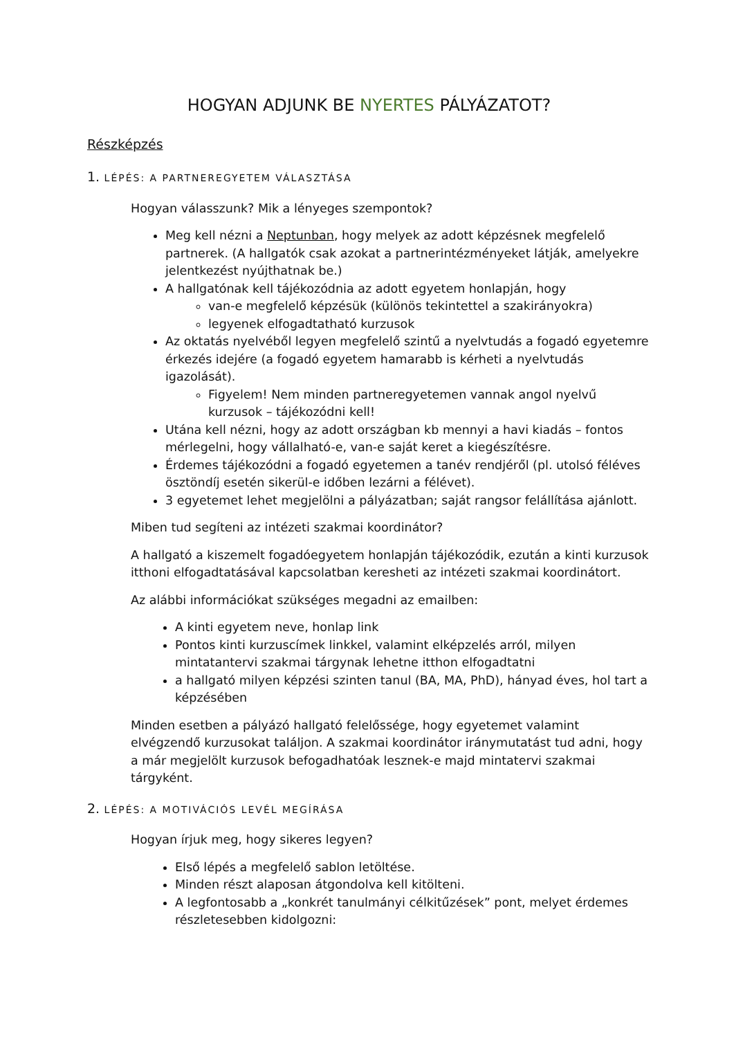HOGYAN ADJUNK BE NYERTES PÁLYÁZATOT?
Részképzés
1. LÉPÉS: A PARTNEREGYETEM VÁLASZTÁSA
Hogyan válasszunk? Mik a lényeges szempontok?
Meg kell nézni a Neptunban, hogy melyek az adott képzésnek megfelelő partnerek. (A hallgatók csak azokat a partnerintézményeket látják, amelyekre jelentkezést nyújthatnak be.)
A hallgatónak kell tájékozódnia az adott egyetem honlapján, hogy
van-e megfelelő képzésük (különös tekintettel a szakirányokra)
legyenek elfogadtatható kurzusok
Az oktatás nyelvéből legyen megfelelő szintű a nyelvtudás a fogadó egyetemre érkezés idejére (a fogadó egyetem hamarabb is kérheti a nyelvtudás igazolását).
Figyelem! Nem minden partneregyetemen vannak angol nyelvű kurzusok – tájékozódni kell!
Utána kell nézni, hogy az adott országban kb mennyi a havi kiadás – fontos mérlegelni, hogy vállalható-e, van-e saját keret a kiegészítésre.
Érdemes tájékozódni a fogadó egyetemen a tanév rendjéről (pl. utolsó féléves ösztöndíj esetén sikerül-e időben lezárni a félévet).
3 egyetemet lehet megjelölni a pályázatban; saját rangsor felállítása ajánlott.
Miben tud segíteni az intézeti szakmai koordinátor?
A hallgató a kiszemelt fogadóegyetem honlapján tájékozódik, ezután a kinti kurzusok itthoni elfogadtatásával kapcsolatban keresheti az intézeti szakmai koordinátort.
Az alábbi információkat szükséges megadni az emailben:
A kinti egyetem neve, honlap link
Pontos kinti kurzuscímek linkkel, valamint elképzelés arról, milyen mintatantervi szakmai tárgynak lehetne itthon elfogadtatni
a hallgató milyen képzési szinten tanul (BA, MA, PhD), hányad éves, hol tart a képzésében
Minden esetben a pályázó hallgató felelőssége, hogy egyetemet valamint elvégzendő kurzusokat találjon. A szakmai koordinátor iránymutatást tud adni, hogy a már megjelölt kurzusok befogadhatóak lesznek-e majd mintatervi szakmai tárgyként.
2. LÉPÉS: A MOTIVÁCIÓS LEVÉL MEGÍRÁSA
Hogyan írjuk meg, hogy sikeres legyen?
Első lépés a megfelelő sablon letöltése.
Minden részt alaposan átgondolva kell kitölteni.
A legfontosabb a „konkrét tanulmányi célkitűzések” pont, melyet érdemes részletesebben kidolgozni: